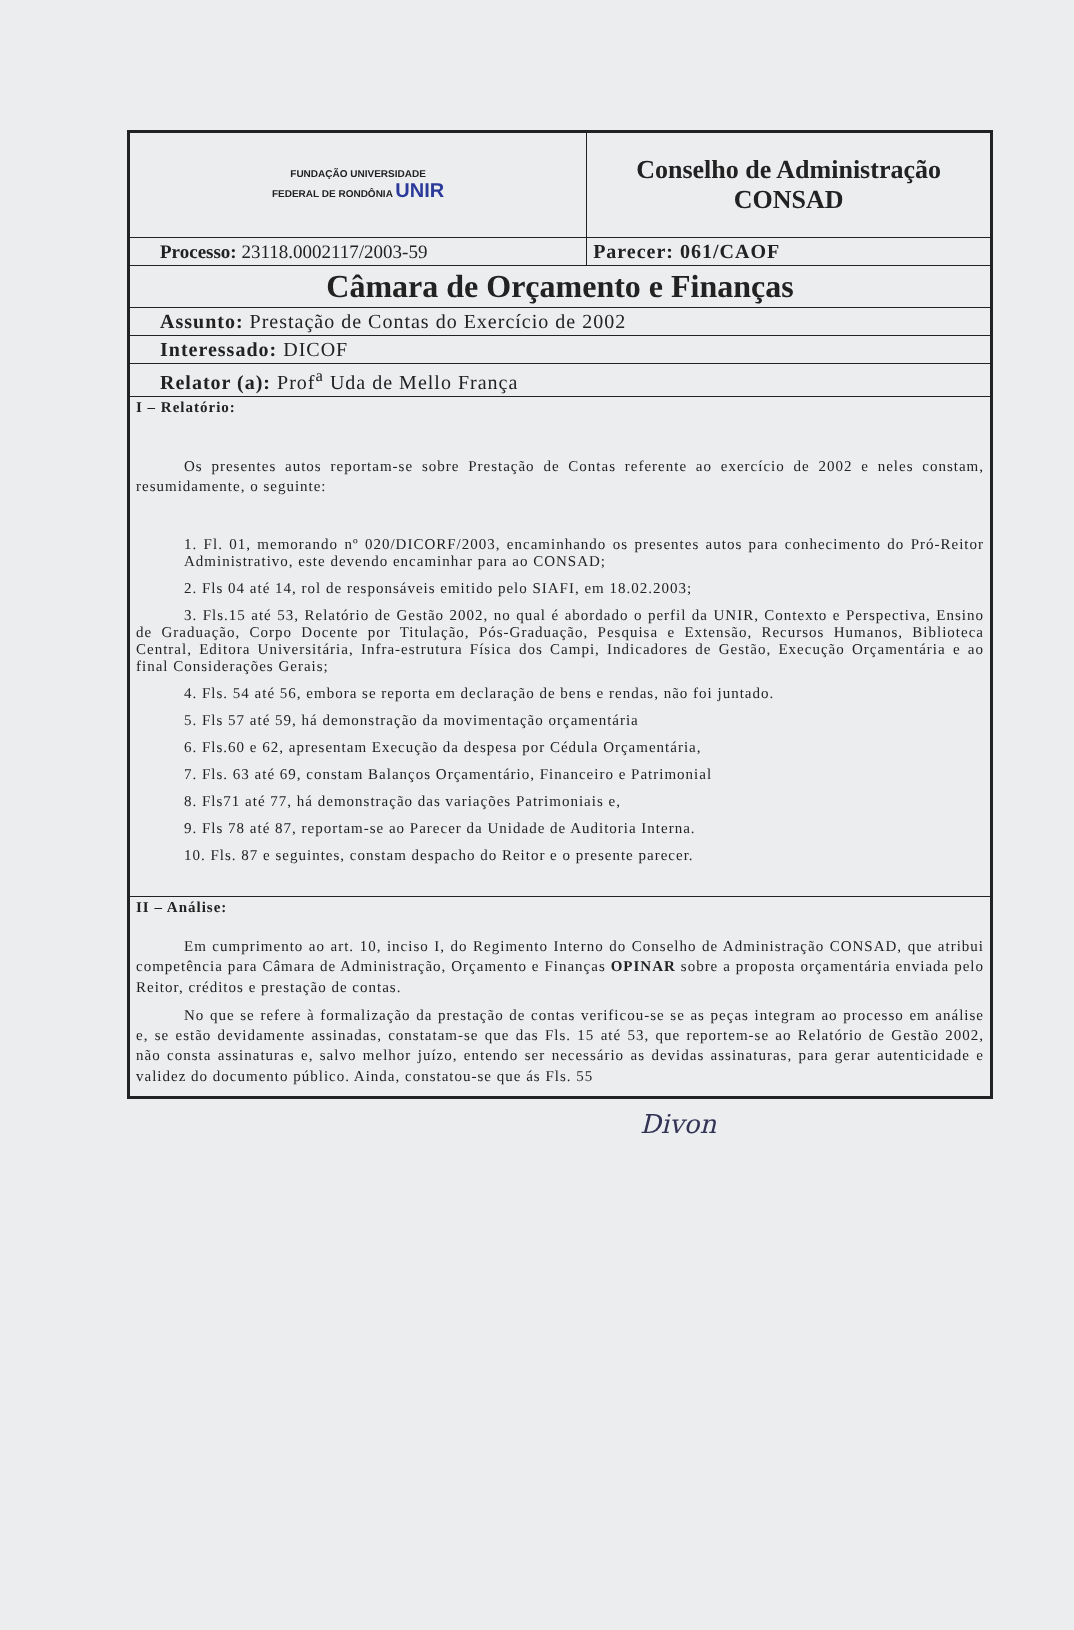| FUNDAÇÃO UNIVERSIDADE FEDERAL DE RONDÔNIA UNIR | Conselho de Administração CONSAD |
| Processo: 23118.0002117/2003-59 | Parecer: 061/CAOF |
| Câmara de Orçamento e Finanças | |
| Assunto: Prestação de Contas do Exercício de 2002 | |
| Interessado: DICOF | |
| Relator (a): Prof<sup>a</sup> Uda de Mello França | |
| I – Relatório: Os presentes autos reportam-se sobre Prestação de Contas referente ao exercício de 2002 e neles constam, resumidamente, o seguinte: 1. Fl. 01, memorando nº 020/DICORF/2003, encaminhando os presentes autos para conhecimento do Pró-Reitor Administrativo, este devendo encaminhar para ao CONSAD; 2. Fls 04 até 14, rol de responsáveis emitido pelo SIAFI, em 18.02.2003; 3. Fls.15 até 53, Relatório de Gestão 2002, no qual é abordado o perfil da UNIR, Contexto e Perspectiva, Ensino de Graduação, Corpo Docente por Titulação, Pós-Graduação, Pesquisa e Extensão, Recursos Humanos, Biblioteca Central, Editora Universitária, Infra-estrutura Física dos Campi, Indicadores de Gestão, Execução Orçamentária e ao final Considerações Gerais; 4. Fls. 54 até 56, embora se reporta em declaração de bens e rendas, não foi juntado. 5. Fls 57 até 59, há demonstração da movimentação orçamentária 6. Fls.60 e 62, apresentam Execução da despesa por Cédula Orçamentária, 7. Fls. 63 até 69, constam Balanços Orçamentário, Financeiro e Patrimonial 8. Fls71 até 77, há demonstração das variações Patrimoniais e, 9. Fls 78 até 87, reportam-se ao Parecer da Unidade de Auditoria Interna. 10. Fls. 87 e seguintes, constam despacho do Reitor e o presente parecer. | |
| II – Análise: Em cumprimento ao art. 10, inciso I, do Regimento Interno do Conselho de Administração CONSAD, que atribui competência para Câmara de Administração, Orçamento e Finanças OPINAR sobre a proposta orçamentária enviada pelo Reitor, créditos e prestação de contas. No que se refere à formalização da prestação de contas verificou-se se as peças integram ao processo em análise e, se estão devidamente assinadas, constatam-se que das Fls. 15 até 53, que reportem-se ao Relatório de Gestão 2002, não consta assinaturas e, salvo melhor juízo, entendo ser necessário as devidas assinaturas, para gerar autenticidade e validez do documento público. Ainda, constatou-se que ás Fls. 55 | |
Divon